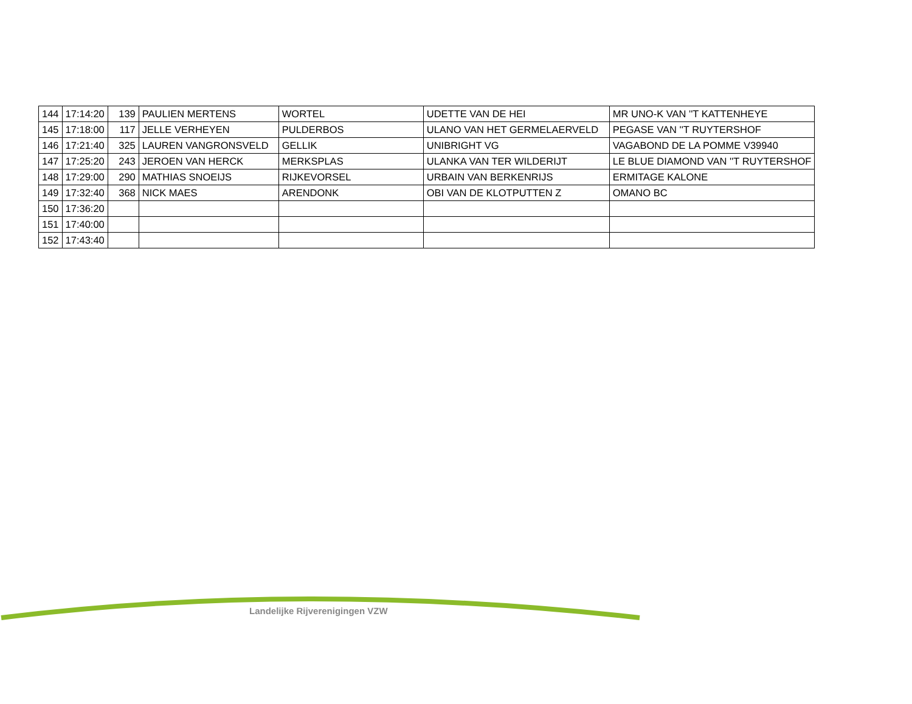| 144 | 17:14:20 | 139 | PAULIEN MERTENS | WORTEL | UDETTE VAN DE HEI | MR UNO-K VAN ''T KATTENHEYE |
| 145 | 17:18:00 | 117 | JELLE VERHEYEN | PULDERBOS | ULANO VAN HET GERMELAERVELD | PEGASE VAN ''T RUYTERSHOF |
| 146 | 17:21:40 | 325 | LAUREN VANGRONSVELD | GELLIK | UNIBRIGHT VG | VAGABOND DE LA POMME V39940 |
| 147 | 17:25:20 | 243 | JEROEN VAN HERCK | MERKSPLAS | ULANKA VAN TER WILDERIJT | LE BLUE DIAMOND VAN ''T RUYTERSHOF |
| 148 | 17:29:00 | 290 | MATHIAS SNOEIJS | RIJKEVORSEL | URBAIN VAN BERKENRIJS | ERMITAGE KALONE |
| 149 | 17:32:40 | 368 | NICK MAES | ARENDONK | OBI VAN DE KLOTPUTTEN Z | OMANO BC |
| 150 | 17:36:20 | | | | | |
| 151 | 17:40:00 | | | | | |
| 152 | 17:43:40 | | | | | |
Landelijke Rijverenigingen VZW